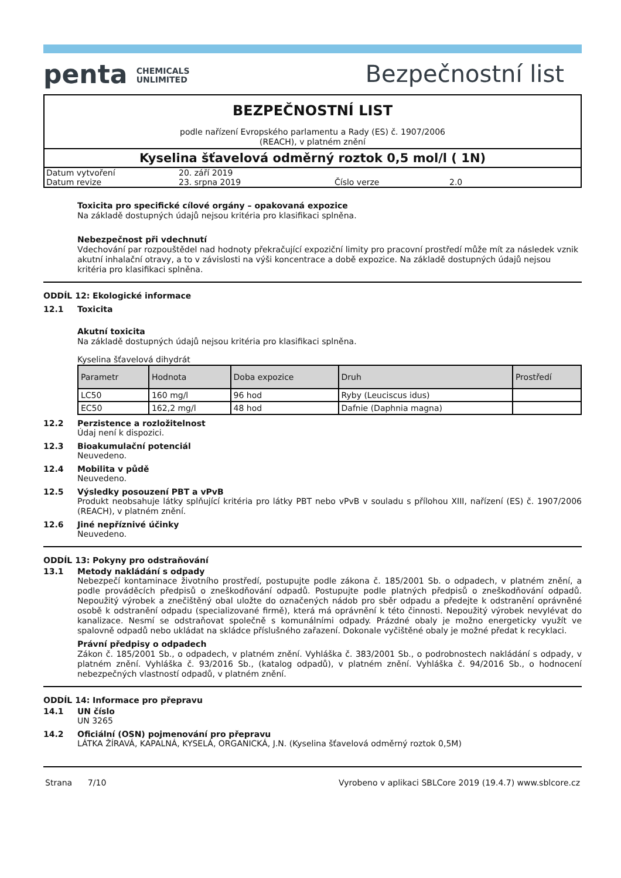penta CHEMICALS
UNLIMITED
Bezpečnostní list
BEZPEČNOSTNÍ LIST
podle nařízení Evropského parlamentu a Rady (ES) č. 1907/2006
(REACH), v platném znění
Kyselina šťavelová odměrný roztok 0,5 mol/l ( 1N)
| Datum vytvoření | 20. září 2019 | | |
| Datum revize | 23. srpna 2019 | Číslo verze | 2.0 |
Toxicita pro specifické cílové orgány – opakovaná expozice
Na základě dostupných údajů nejsou kritéria pro klasifikaci splněna.
Nebezpečnost při vdechnutí
Vdechování par rozpouštědel nad hodnoty překračující expoziční limity pro pracovní prostředí může mít za následek vznik akutní inhalační otravy, a to v závislosti na výši koncentrace a době expozice. Na základě dostupných údajů nejsou kritéria pro klasifikaci splněna.
ODDÍL 12: Ekologické informace
12.1 Toxicita
Akutní toxicita
Na základě dostupných údajů nejsou kritéria pro klasifikaci splněna.
Kyselina šťavelová dihydrát
| Parametr | Hodnota | Doba expozice | Druh | Prostředí |
| --- | --- | --- | --- | --- |
| LC50 | 160 mg/l | 96 hod | Ryby (Leuciscus idus) | |
| EC50 | 162,2 mg/l | 48 hod | Dafnie (Daphnia magna) | |
12.2 Perzistence a rozložitelnost
Údaj není k dispozici.
12.3 Bioakumulační potenciál
Neuvedeno.
12.4 Mobilita v půdě
Neuvedeno.
12.5 Výsledky posouzení PBT a vPvB
Produkt neobsahuje látky splňující kritéria pro látky PBT nebo vPvB v souladu s přílohou XIII, nařízení (ES) č. 1907/2006 (REACH), v platném znění.
12.6 Jiné nepříznivé účinky
Neuvedeno.
ODDÍL 13: Pokyny pro odstraňování
13.1 Metody nakládání s odpady
Nebezpečí kontaminace životního prostředí, postupujte podle zákona č. 185/2001 Sb. o odpadech, v platném znění, a podle prováděcích předpisů o zneškodňování odpadů. Postupujte podle platných předpisů o zneškodňování odpadů. Nepoužitý výrobek a znečištěný obal uložte do označených nádob pro sběr odpadu a předejte k odstranění oprávněné osobě k odstranění odpadu (specializované firmě), která má oprávnění k této činnosti. Nepoužitý výrobek nevylévat do kanalizace. Nesmí se odstraňovat společně s komunálními odpady. Prázdné obaly je možno energeticky využít ve spalovně odpadů nebo ukládat na skládce příslušného zařazení. Dokonale vyčištěné obaly je možné předat k recyklaci.
Právní předpisy o odpadech
Zákon č. 185/2001 Sb., o odpadech, v platném znění. Vyhláška č. 383/2001 Sb., o podrobnostech nakládání s odpady, v platném znění. Vyhláška č. 93/2016 Sb., (katalog odpadů), v platném znění. Vyhláška č. 94/2016 Sb., o hodnocení nebezpečných vlastností odpadů, v platném znění.
ODDÍL 14: Informace pro přepravu
14.1 UN číslo
UN 3265
14.2 Oficiální (OSN) pojmenování pro přepravu
LÁTKA ŽÍRAVÁ, KAPALNÁ, KYSELÁ, ORGANICKÁ, J.N. (Kyselina šťavelová odměrný roztok 0,5M)
Strana 7/10 Vyrobeno v aplikaci SBLCore 2019 (19.4.7) www.sblcore.cz